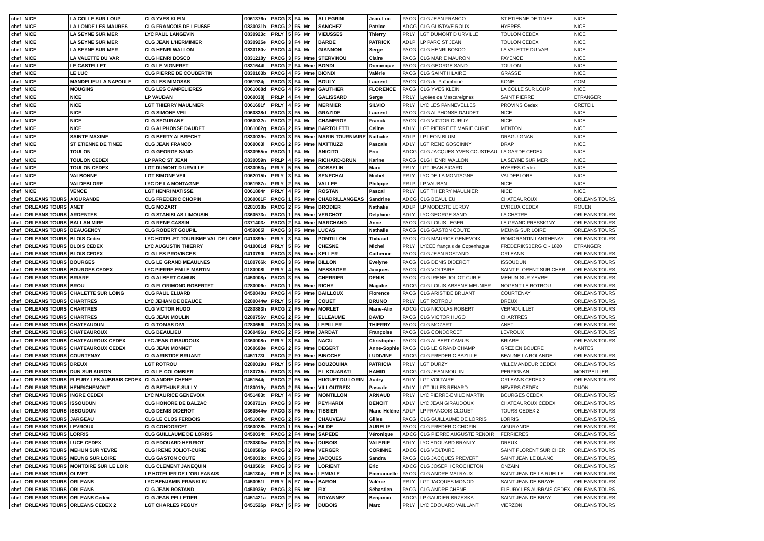| chef | NICE | LA COLLE SUR LOUP | CLG YVES KLEIN | 0061376n | PACG | 3 | F4 | Mr | ALLEGRINI | Jean-Luc | PACG | CLG JEAN FRANCO | ST ETIENNE DE TINEE | NICE |
| chef | NICE | LA LONDE LES MAURES | CLG FRANCOIS DE LEUSSE | 0830031h | PACG | 2 | F5 | Mr | SANCHEZ | Patrice | ADCG | CLG GUSTAVE ROUX | HYERES | NICE |
| chef | NICE | LA SEYNE SUR MER | LYC PAUL LANGEVIN | 0830923c | PRLY | 5 | F6 | Mr | VIEUSSES | Thierry | PRLY | LGT DUMONT D URVILLE | TOULON CEDEX | NICE |
| chef | NICE | LA SEYNE SUR MER | CLG JEAN L'HERMINIER | 0830925e | PACG | 3 | F4 | Mr | BARBE | PATRICK | ADLP | LP PARC ST JEAN | TOULON CEDEX | NICE |
| chef | NICE | LA SEYNE SUR MER | CLG HENRI WALLON | 0830180v | PACG | 4 | F4 | Mr | GIANNONI | Serge | PACG | CLG HENRI BOSCO | LA VALETTE DU VAR | NICE |
| chef | NICE | LA VALETTE DU VAR | CLG HENRI BOSCO | 0831218y | PACG | 3 | F5 | Mme | STERVINOU | Claire | PACG | CLG MARIE MAURON | FAYENCE | NICE |
| chef | NICE | LE CASTELLET | CLG LE VIGNERET | 0831644l | PACG | 2 | F4 | Mme | BONDI | Dominique | PACG | CLG GEORGE SAND | TOULON | NICE |
| chef | NICE | LE LUC | CLG PIERRE DE COUBERTIN | 0830163b | PACG | 4 | F5 | Mme | BIONDI | Valérie | PACG | CLG SAINT HILAIRE | GRASSE | NICE |
| chef | NICE | MANDELIEU LA NAPOULE | CLG LES MIMOSAS | 0061924j | PACG | 3 | F4 | Mr | BOULY | Laurent | PACG | CLG de Païamboué | KONE | COM |
| chef | NICE | MOUGINS | CLG LES CAMPELIERES | 0061068d | PACG | 4 | F5 | Mme | GAUTHIER | FLORENCE | PACG | CLG YVES KLEIN | LA COLLE SUR LOUP | NICE |
| chef | NICE | NICE | LP VAUBAN | 0060038j | PRLP | 4 | F4 | Mr | GALISSARD | Serge | PRLY | Lycées de Mascareignes | SAINT PIERRE | ETRANGER |
| chef | NICE | NICE | LGT THIERRY MAULNIER | 0061691f | PRLY | 4 | F5 | Mr | MERMIER | SILVIO | PRLY | LYC LES PANNEVELLES | PROVINS Cedex | CRETEIL |
| chef | NICE | NICE | CLG SIMONE VEIL | 0060838d | PACG | 3 | F5 | Mr | GRAZIDE | Laurent | PACG | CLG ALPHONSE DAUDET | NICE | NICE |
| chef | NICE | NICE | CLG SEGURANE | 0060032c | PACG | 2 | F4 | Mr | CHAMEROY | Franck | PACG | CLG VICTOR DURUY | NICE | NICE |
| chef | NICE | NICE | CLG ALPHONSE DAUDET | 0061002g | PACG | 2 | F5 | Mme | BARTOLETTI | Celine | ADLY | LGT PIERRE ET MARIE CURIE | MENTON | NICE |
| chef | NICE | SAINTE MAXIME | CLG BERTY ALBRECHT | 0830039s | PACG | 3 | F5 | Mme | MARIN TOURNIAIRE | Nathalie | ADLP | LP LEON BLUM | DRAGUIGNAN | NICE |
| chef | NICE | ST ETIENNE DE TINEE | CLG JEAN FRANCO | 0060063l | PACG | 2 | F5 | Mme | MATTIUZZI | Pascale | ADLY | LGT RENE GOSCINNY | DRAP | NICE |
| chef | NICE | TOULON | CLG GEORGE SAND | 0830955m | PACG | 1 | F4 | Mr | ANICITO | Eric | ADCG | CLG JACQUES-YVES COUSTEAU | LA GARDE CEDEX | NICE |
| chef | NICE | TOULON CEDEX | LP PARC ST JEAN | 0830059n | PRLP | 4 | F5 | Mme | RICHARD-BRUN | Karine | PACG | CLG HENRI WALLON | LA SEYNE SUR MER | NICE |
| chef | NICE | TOULON CEDEX | LGT DUMONT D URVILLE | 0830053g | PRLY | 5 | F5 | Mr | GOSSELIN | Marc | PRLY | LGT JEAN AICARD | HYERES Cedex | NICE |
| chef | NICE | VALBONNE | LGT SIMONE VEIL | 0062015h | PRLY | 3 | F4 | Mr | SENECHAL | Michel | PRLY | LYC DE LA MONTAGNE | VALDEBLORE | NICE |
| chef | NICE | VALDEBLORE | LYC DE LA MONTAGNE | 0061987c | PRLY | 2 | F5 | Mr | VALLEE | Philippe | PRLP | LP VAUBAN | NICE | NICE |
| chef | NICE | VENCE | LGT HENRI MATISSE | 0061884r | PRLY | 4 | F5 | Mr | ROSTAN | Pascal | PRLY | LGT THIERRY MAULNIER | NICE | NICE |
| chef | ORLEANS TOURS | AIGURANDE | CLG FREDERIC CHOPIN | 0360001F | PACG | 1 | F5 | Mme | CHABRILLANGEAS | Sandrine | ADCG | CLG BEAULIEU | CHATEAUROUX | ORLEANS TOURS |
| chef | ORLEANS TOURS | ANET | CLG MOZART | 0281038b | PACG | 2 | F5 | Mme | BRODIER | Nathalie | ADLP | LP MODESTE LEROY | EVREUX CEDEX | ROUEN |
| chef | ORLEANS TOURS | ARDENTES | CLG STANISLAS LIMOUSIN | 0360573c | PACG | 1 | F5 | Mme | VERCHOT | Delphine | ADLY | LYC GEORGE SAND | LA CHATRE | ORLEANS TOURS |
| chef | ORLEANS TOURS | BALLAN MIRE | CLG RENE CASSIN | 0371403z | PACG | 2 | F4 | Mme | MARCHAND | Anne | PACG | CLG LOUIS LEGER | LE GRAND PRESSIGNY | ORLEANS TOURS |
| chef | ORLEANS TOURS | BEAUGENCY | CLG ROBERT GOUPIL | 0450005l | PACG | 3 | F5 | Mme | LUCAS | Nathalie | PACG | CLG GASTON COUTE | MEUNG SUR LOIRE | ORLEANS TOURS |
| chef | ORLEANS TOURS | BLOIS Cedex | LYC HOTEL.ET TOURISME VAL DE LOIRE | 0410899e | PRLY | 3 | F4 | Mr | PONTILLON | Thibaud | PACG | CLG MAURICE GENEVOIX | ROMORANTIN LANTHENAY | ORLEANS TOURS |
| chef | ORLEANS TOURS | BLOIS CEDEX | LYC AUGUSTIN THIERRY | 0410001d | PRLY | 5 | F6 | Mr | CHESNE | Michel | PRLY | LYCEE français de Copenhague | FREDERIKSBERG C - 1820 | ETRANGER |
| chef | ORLEANS TOURS | BLOIS CEDEX | CLG LES PROVINCES | 0410790l | PACG | 3 | F5 | Mme | KELLER | Catherine | PACG | CLG JEAN ROSTAND | ORLEANS | ORLEANS TOURS |
| chef | ORLEANS TOURS | BOURGES | CLG LE GRAND MEAULNES | 0180766k | PACG | 3 | F6 | Mme | BILLON | Evelyne | PACG | CLG DENIS DIDEROT | ISSOUDUN | ORLEANS TOURS |
| chef | ORLEANS TOURS | BOURGES CEDEX | LYC PIERRE-EMILE MARTIN | 0180008l | PRLY | 4 | F5 | Mr | MESSAGER | Jacques | PACG | CLG VOLTAIRE | SAINT FLORENT SUR CHER | ORLEANS TOURS |
| chef | ORLEANS TOURS | BRIARE | CLG ALBERT CAMUS | 0450008p | PACG | 3 | F5 | Mr | CHERRIER | DENIS | PACG | CLG IRENE JOLIOT-CURIE | MEHUN SUR YEVRE | ORLEANS TOURS |
| chef | ORLEANS TOURS | BROU | CLG FLORIMOND ROBERTET | 0280006e | PACG | 1 | F5 | Mme | RICHY | Magalie | ADCG | CLG LOUIS-ARSENE MEUNIER | NOGENT LE ROTROU | ORLEANS TOURS |
| chef | ORLEANS TOURS | CHALETTE SUR LOING | CLG PAUL ELUARD | 0450840u | PACG | 4 | F5 | Mme | BAILLOUX | Florence | PACG | CLG ARISTIDE BRUANT | COURTENAY | ORLEANS TOURS |
| chef | ORLEANS TOURS | CHARTRES | LYC JEHAN DE BEAUCE | 0280044w | PRLY | 5 | F5 | Mr | COUET | BRUNO | PRLY | LGT ROTROU | DREUX | ORLEANS TOURS |
| chef | ORLEANS TOURS | CHARTRES | CLG VICTOR HUGO | 0280883h | PACG | 2 | F5 | Mme | MORLET | Marie-Alix | ADCG | CLG NICOLAS ROBERT | VERNOUILLET | ORLEANS TOURS |
| chef | ORLEANS TOURS | CHARTRES | CLG JEAN MOULIN | 0280756v | PACG | 2 | F5 | Mr | ELLEAUME | DAVID | PACG | CLG VICTOR HUGO | CHARTRES | ORLEANS TOURS |
| chef | ORLEANS TOURS | CHATEAUDUN | CLG TOMAS DIVI | 0280656l | PACG | 3 | F5 | Mr | LEPILLER | THIERRY | PACG | CLG MOZART | ANET | ORLEANS TOURS |
| chef | ORLEANS TOURS | CHATEAUROUX | CLG BEAULIEU | 0360496u | PACG | 2 | F5 | Mme | JARDAT | Françoise | PACG | CLG CONDORCET | LEVROUX | ORLEANS TOURS |
| chef | ORLEANS TOURS | CHATEAUROUX CEDEX | LYC JEAN GIRAUDOUX | 0360008n | PRLY | 3 | F4 | Mr | NACU | Christophe | PACG | CLG ALBERT CAMUS | BRIARE | ORLEANS TOURS |
| chef | ORLEANS TOURS | CHATEAUROUX CEDEX | CLG JEAN MONNET | 0360690e | PACG | 2 | F5 | Mme | DEGERT | Anne-Sophie | PACG | CLG LE GRAND CHAMP | GREZ EN BOUERE | NANTES |
| chef | ORLEANS TOURS | COURTENAY | CLG ARISTIDE BRUANT | 0451173f | PACG | 2 | F0 | Mme | BINOCHE | LUDIVINE | ADCG | CLG FREDERIC BAZILLE | BEAUNE LA ROLANDE | ORLEANS TOURS |
| chef | ORLEANS TOURS | DREUX | LGT ROTROU | 0280019u | PRLY | 5 | F5 | Mme | BOUZOUINA | PATRICIA | PRLY | LGT DURZY | VILLEMANDEUR CEDEX | ORLEANS TOURS |
| chef | ORLEANS TOURS | DUN SUR AURON | CLG LE COLOMBIER | 0180736c | PACG | 3 | F5 | Mr | EL KOUARATI | HAMID | ADCG | CLG JEAN MOULIN | PERPIGNAN | MONTPELLIER |
| chef | ORLEANS TOURS | FLEURY LES AUBRAIS CEDEX | CLG ANDRE CHENE | 0451544j | PACG | 2 | F5 | Mr | HUGUET DU LORIN | Audry | ADLY | LGT VOLTAIRE | ORLEANS CEDEX 2 | ORLEANS TOURS |
| chef | ORLEANS TOURS | HENRICHEMONT | CLG BETHUNE-SULLY | 0180019y | PACG | 2 | F5 | Mme | VILLOUTREIX | Pascale | ADLY | LGT JULES RENARD | NEVERS CEDEX | DIJON |
| chef | ORLEANS TOURS | INGRE CEDEX | LYC MAURICE GENEVOIX | 0451483t | PRLY | 4 | F5 | Mr | MONTILLON | ARNAUD | PRLY | LYC PIERRE-EMILE MARTIN | BOURGES CEDEX | ORLEANS TOURS |
| chef | ORLEANS TOURS | ISSOUDUN | CLG HONORE DE BALZAC | 0360721n | PACG | 3 | F5 | Mr | PEYHARDI | BENOIT | ADLY | LYC JEAN GIRAUDOUX | CHATEAUROUX CEDEX | ORLEANS TOURS |
| chef | ORLEANS TOURS | ISSOUDUN | CLG DENIS DIDEROT | 0360544w | PACG | 3 | F5 | Mme | TISSIER | Marie Hélène | ADLP | LP FRANCOIS CLOUET | TOURS CEDEX 2 | ORLEANS TOURS |
| chef | ORLEANS TOURS | JARGEAU | CLG LE CLOS FERBOIS | 0451069t | PACG | 2 | F5 | Mr | CHAUVEAU | Gilles | PACG | CLG GUILLAUME DE LORRIS | LORRIS | ORLEANS TOURS |
| chef | ORLEANS TOURS | LEVROUX | CLG CONDORCET | 0360028k | PACG | 1 | F5 | Mme | BILDE | AURELIE | PACG | CLG FREDERIC CHOPIN | AIGURANDE | ORLEANS TOURS |
| chef | ORLEANS TOURS | LORRIS | CLG GUILLAUME DE LORRIS | 0450034t | PACG | 2 | F4 | Mme | SAPEDE | Véronique | ADCG | CLG PIERRE AUGUSTE RENOIR | FERRIERES | ORLEANS TOURS |
| chef | ORLEANS TOURS | LUCE CEDEX | CLG EDOUARD HERRIOT | 0280803w | PACG | 2 | F5 | Mme | DUBOIS | VALERIE | ADLY | LYC EDOUARD BRANLY | DREUX | ORLEANS TOURS |
| chef | ORLEANS TOURS | MEHUN SUR YEVRE | CLG IRENE JOLIOT-CURIE | 0180586p | PACG | 2 | F0 | Mme | VERGER | CORINNE | ADCG | CLG VOLTAIRE | SAINT FLORENT SUR CHER | ORLEANS TOURS |
| chef | ORLEANS TOURS | MEUNG SUR LOIRE | CLG GASTON COUTE | 0450038x | PACG | 3 | F5 | Mme | JACQUES | Sandra | PACG | CLG JACQUES PREVERT | SAINT JEAN LE BLANC | ORLEANS TOURS |
| chef | ORLEANS TOURS | MONTOIRE SUR LE LOIR | CLG CLEMENT JANEQUIN | 0410566t | PACG | 3 | F5 | Mr | LORIENT | Eric | ADCG | CLG JOSEPH CROCHETON | ONZAIN | ORLEANS TOURS |
| chef | ORLEANS TOURS | OLIVET | LP HOTELIER DE L'ORLEANAIS | 0451304y | PRLP | 3 | F5 | Mme | LEMIALE | Emmanuelle | PACG | CLG ANDRE MALRAUX | SAINT JEAN DE LA RUELLE | ORLEANS TOURS |
| chef | ORLEANS TOURS | ORLEANS | LYC BENJAMIN FRANKLIN | 0450051l | PRLY | 5 | F7 | Mme | BARON | Valérie | PRLY | LGT JACQUES MONOD | SAINT JEAN DE BRAYE | ORLEANS TOURS |
| chef | ORLEANS TOURS | ORLEANS | CLG JEAN ROSTAND | 0450936y | PACG | 3 | F5 | Mr | FIX | Sébastien | PACG | CLG ANDRE CHENE | FLEURY LES AUBRAIS CEDEX | ORLEANS TOURS |
| chef | ORLEANS TOURS | ORLEANS Cedex | CLG JEAN PELLETIER | 0451421a | PACG | 2 | F5 | Mr | ROYANNEZ | Benjamin | ADCG | LP GAUDIER-BRZESKA | SAINT JEAN DE BRAY | ORLEANS TOURS |
| chef | ORLEANS TOURS | ORLEANS CEDEX 2 | LGT CHARLES PEGUY | 0451526p | PRLY | 5 | F5 | Mr | DUBOIS | Marc | PRLY | LYC EDOUARD VAILLANT | VIERZON | ORLEANS TOURS |